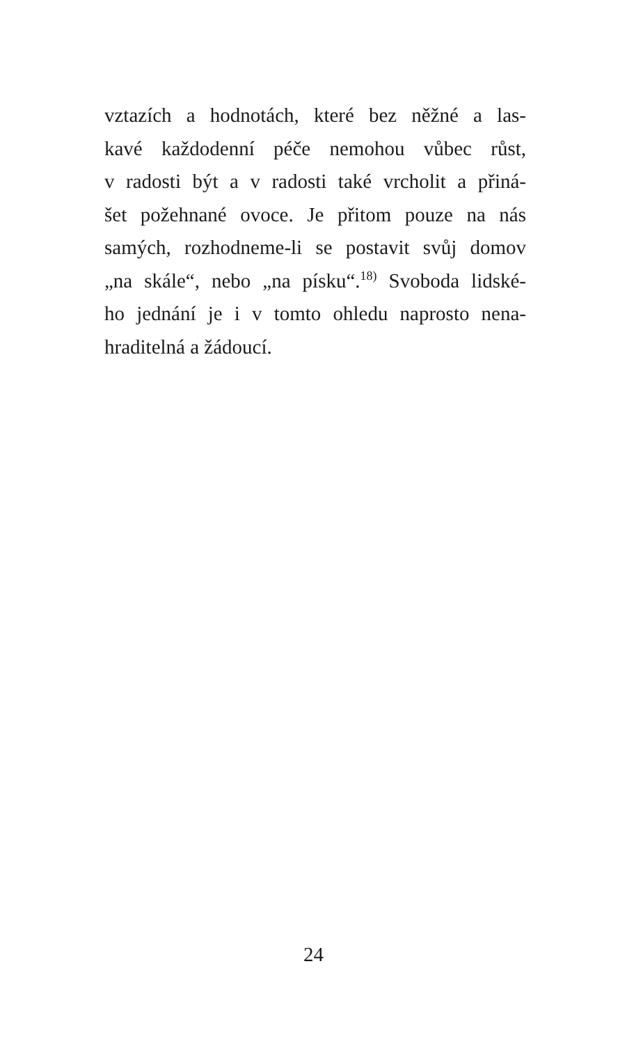vztazích a hodnotách, které bez něžné a las-
kavé každodenní péče nemohou vůbec růst,
v radosti být a v radosti také vrcholit a přiná-
šet požehnané ovoce. Je přitom pouze na nás
samých, rozhodneme-li se postavit svůj domov
„na skále“, nebo „na písku“.<sup>18)</sup> Svoboda lidské-
ho jednání je i v tomto ohledu naprosto nena-
hraditelná a žádoucí.
24